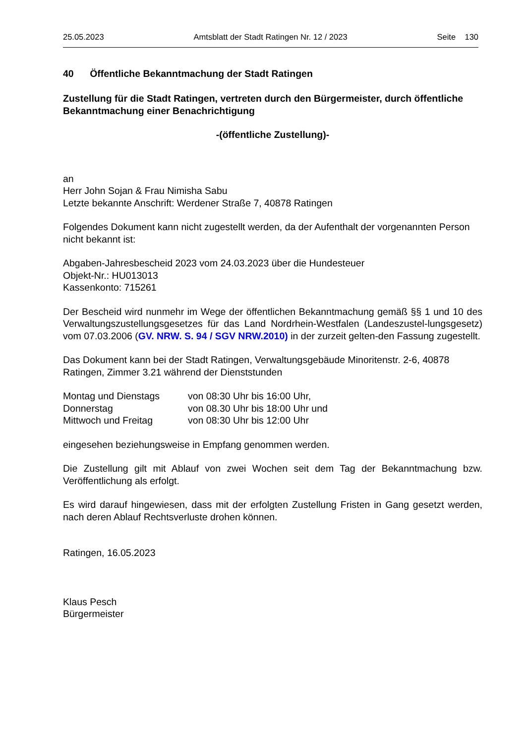25.05.2023 Amtsblatt der Stadt Ratingen Nr. 12 / 2023 Seite 130
40 Öffentliche Bekanntmachung der Stadt Ratingen
Zustellung für die Stadt Ratingen, vertreten durch den Bürgermeister, durch öffentliche Bekanntmachung einer Benachrichtigung
-(öffentliche Zustellung)-
an
Herr John Sojan & Frau Nimisha Sabu
Letzte bekannte Anschrift: Werdener Straße 7, 40878 Ratingen
Folgendes Dokument kann nicht zugestellt werden, da der Aufenthalt der vorgenannten Person nicht bekannt ist:
Abgaben-Jahresbescheid 2023 vom 24.03.2023 über die Hundesteuer
Objekt-Nr.: HU013013
Kassenkonto: 715261
Der Bescheid wird nunmehr im Wege der öffentlichen Bekanntmachung gemäß §§ 1 und 10 des Verwaltungszustellungsgesetzes für das Land Nordrhein-Westfalen (Landeszustel-lungsgesetz) vom 07.03.2006 (GV. NRW. S. 94 / SGV NRW.2010) in der zurzeit gelten-den Fassung zugestellt.
Das Dokument kann bei der Stadt Ratingen, Verwaltungsgebäude Minoritenstr. 2-6, 40878 Ratingen, Zimmer 3.21 während der Dienststunden
| Montag und Dienstags | von 08:30 Uhr bis 16:00 Uhr, |
| Donnerstag | von 08.30 Uhr bis 18:00 Uhr und |
| Mittwoch und Freitag | von 08:30 Uhr bis 12:00 Uhr |
eingesehen beziehungsweise in Empfang genommen werden.
Die Zustellung gilt mit Ablauf von zwei Wochen seit dem Tag der Bekanntmachung bzw. Veröffentlichung als erfolgt.
Es wird darauf hingewiesen, dass mit der erfolgten Zustellung Fristen in Gang gesetzt werden, nach deren Ablauf Rechtsverluste drohen können.
Ratingen, 16.05.2023
Klaus Pesch
Bürgermeister